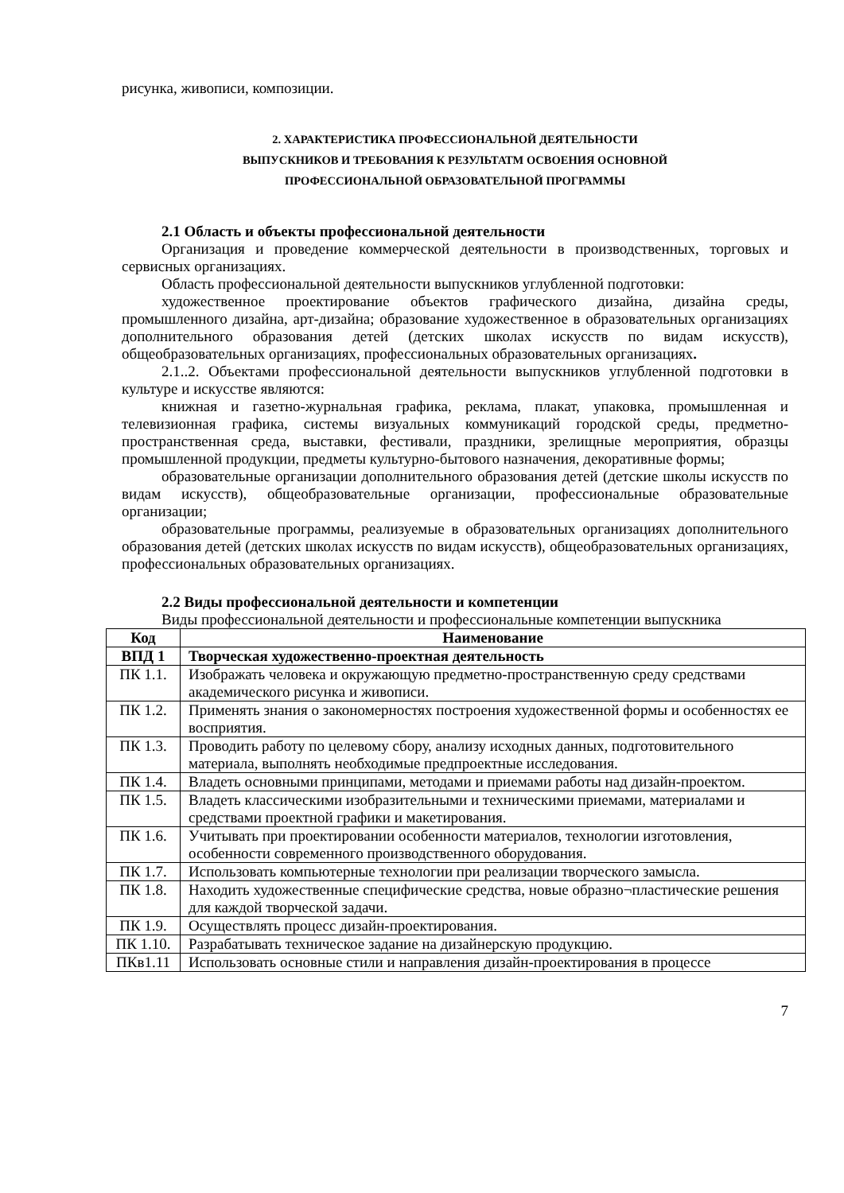рисунка, живописи, композиции.
2. ХАРАКТЕРИСТИКА ПРОФЕССИОНАЛЬНОЙ ДЕЯТЕЛЬНОСТИ
ВЫПУСКНИКОВ И ТРЕБОВАНИЯ К РЕЗУЛЬТАТМ ОСВОЕНИЯ ОСНОВНОЙ
ПРОФЕССИОНАЛЬНОЙ ОБРАЗОВАТЕЛЬНОЙ ПРОГРАММЫ
2.1 Область и объекты профессиональной деятельности
Организация и проведение коммерческой деятельности в производственных, торговых и сервисных организациях.
Область профессиональной деятельности выпускников углубленной подготовки:
художественное проектирование объектов графического дизайна, дизайна среды, промышленного дизайна, арт-дизайна; образование художественное в образовательных организациях дополнительного образования детей (детских школах искусств по видам искусств), общеобразовательных организациях, профессиональных образовательных организациях.
2.1..2. Объектами профессиональной деятельности выпускников углубленной подготовки в культуре и искусстве являются:
книжная и газетно-журнальная графика, реклама, плакат, упаковка, промышленная и телевизионная графика, системы визуальных коммуникаций городской среды, предметно-пространственная среда, выставки, фестивали, праздники, зрелищные мероприятия, образцы промышленной продукции, предметы культурно-бытового назначения, декоративные формы;
образовательные организации дополнительного образования детей (детские школы искусств по видам искусств), общеобразовательные организации, профессиональные образовательные организации;
образовательные программы, реализуемые в образовательных организациях дополнительного образования детей (детских школах искусств по видам искусств), общеобразовательных организациях, профессиональных образовательных организациях.
2.2 Виды профессиональной деятельности и компетенции
Виды профессиональной деятельности и профессиональные компетенции выпускника
| Код | Наименование |
| --- | --- |
| ВПД 1 | Творческая художественно-проектная деятельность |
| ПК 1.1. | Изображать человека и окружающую предметно-пространственную среду средствами академического рисунка и живописи. |
| ПК 1.2. | Применять знания о закономерностях построения художественной формы и особенностях ее восприятия. |
| ПК 1.3. | Проводить работу по целевому сбору, анализу исходных данных, подготовительного материала, выполнять необходимые предпроектные исследования. |
| ПК 1.4. | Владеть основными принципами, методами и приемами работы над дизайн-проектом. |
| ПК 1.5. | Владеть классическими изобразительными и техническими приемами, материалами и средствами проектной графики и макетирования. |
| ПК 1.6. | Учитывать при проектировании особенности материалов, технологии изготовления, особенности современного производственного оборудования. |
| ПК 1.7. | Использовать компьютерные технологии при реализации творческого замысла. |
| ПК 1.8. | Находить художественные специфические средства, новые образно¬пластические решения для каждой творческой задачи. |
| ПК 1.9. | Осуществлять процесс дизайн-проектирования. |
| ПК 1.10. | Разрабатывать техническое задание на дизайнерскую продукцию. |
| ПКв1.11 | Использовать основные стили и направления дизайн-проектирования в процессе |
7